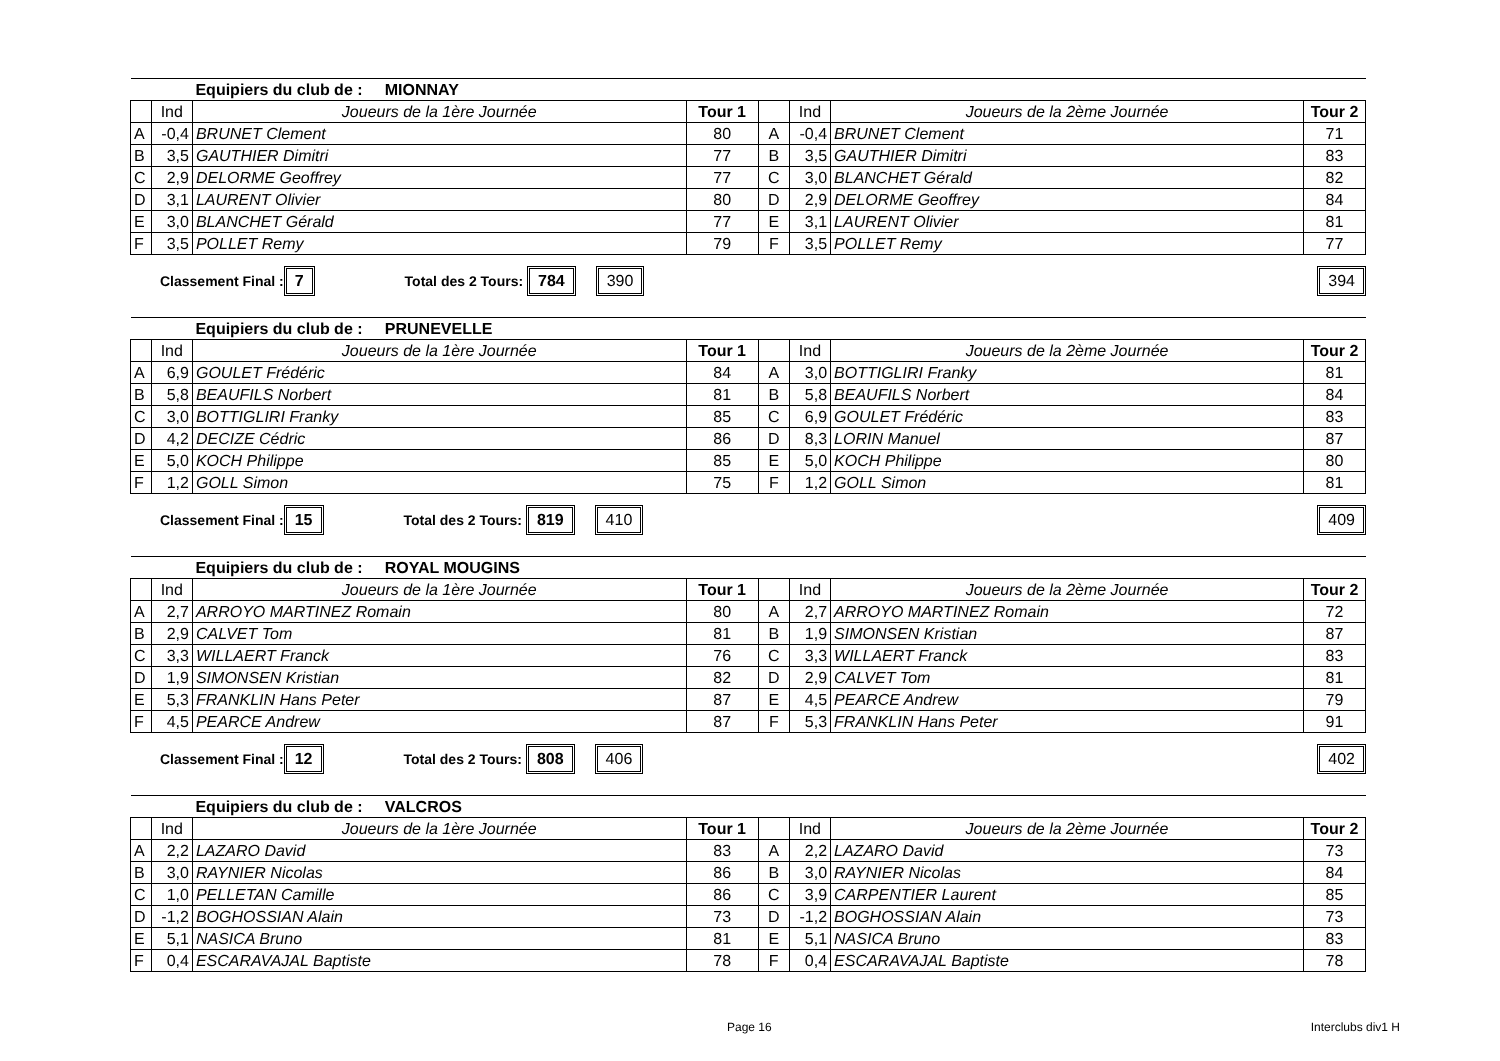| | | Equipiers du club de : MIONNAY | | | | | |
| | Ind | Joueurs de la 1ère Journée | Tour 1 | | Ind | Joueurs de la 2ème Journée | Tour 2 |
| A | -0,4 | BRUNET Clement | 80 | A | -0,4 | BRUNET Clement | 71 |
| B | 3,5 | GAUTHIER Dimitri | 77 | B | 3,5 | GAUTHIER Dimitri | 83 |
| C | 2,9 | DELORME Geoffrey | 77 | C | 3,0 | BLANCHET Gérald | 82 |
| D | 3,1 | LAURENT Olivier | 80 | D | 2,9 | DELORME Geoffrey | 84 |
| E | 3,0 | BLANCHET Gérald | 77 | E | 3,1 | LAURENT Olivier | 81 |
| F | 3,5 | POLLET Remy | 79 | F | 3,5 | POLLET Remy | 77 |
Classement Final : 7 Total des 2 Tours: 784 390 394
| | | Equipiers du club de : PRUNEVELLE | | | | | |
| | Ind | Joueurs de la 1ère Journée | Tour 1 | | Ind | Joueurs de la 2ème Journée | Tour 2 |
| A | 6,9 | GOULET Frédéric | 84 | A | 3,0 | BOTTIGLIRI Franky | 81 |
| B | 5,8 | BEAUFILS Norbert | 81 | B | 5,8 | BEAUFILS Norbert | 84 |
| C | 3,0 | BOTTIGLIRI Franky | 85 | C | 6,9 | GOULET Frédéric | 83 |
| D | 4,2 | DECIZE Cédric | 86 | D | 8,3 | LORIN Manuel | 87 |
| E | 5,0 | KOCH Philippe | 85 | E | 5,0 | KOCH Philippe | 80 |
| F | 1,2 | GOLL Simon | 75 | F | 1,2 | GOLL Simon | 81 |
Classement Final : 15 Total des 2 Tours: 819 410 409
| | | Equipiers du club de : ROYAL MOUGINS | | | | | |
| | Ind | Joueurs de la 1ère Journée | Tour 1 | | Ind | Joueurs de la 2ème Journée | Tour 2 |
| A | 2,7 | ARROYO MARTINEZ Romain | 80 | A | 2,7 | ARROYO MARTINEZ Romain | 72 |
| B | 2,9 | CALVET Tom | 81 | B | 1,9 | SIMONSEN Kristian | 87 |
| C | 3,3 | WILLAERT Franck | 76 | C | 3,3 | WILLAERT Franck | 83 |
| D | 1,9 | SIMONSEN Kristian | 82 | D | 2,9 | CALVET Tom | 81 |
| E | 5,3 | FRANKLIN Hans Peter | 87 | E | 4,5 | PEARCE Andrew | 79 |
| F | 4,5 | PEARCE Andrew | 87 | F | 5,3 | FRANKLIN Hans Peter | 91 |
Classement Final : 12 Total des 2 Tours: 808 406 402
| | | Equipiers du club de : VALCROS | | | | | |
| | Ind | Joueurs de la 1ère Journée | Tour 1 | | Ind | Joueurs de la 2ème Journée | Tour 2 |
| A | 2,2 | LAZARO David | 83 | A | 2,2 | LAZARO David | 73 |
| B | 3,0 | RAYNIER Nicolas | 86 | B | 3,0 | RAYNIER Nicolas | 84 |
| C | 1,0 | PELLETAN Camille | 86 | C | 3,9 | CARPENTIER Laurent | 85 |
| D | -1,2 | BOGHOSSIAN Alain | 73 | D | -1,2 | BOGHOSSIAN Alain | 73 |
| E | 5,1 | NASICA Bruno | 81 | E | 5,1 | NASICA Bruno | 83 |
| F | 0,4 | ESCARAVAJAL Baptiste | 78 | F | 0,4 | ESCARAVAJAL Baptiste | 78 |
Page 16 Interclubs div1 H